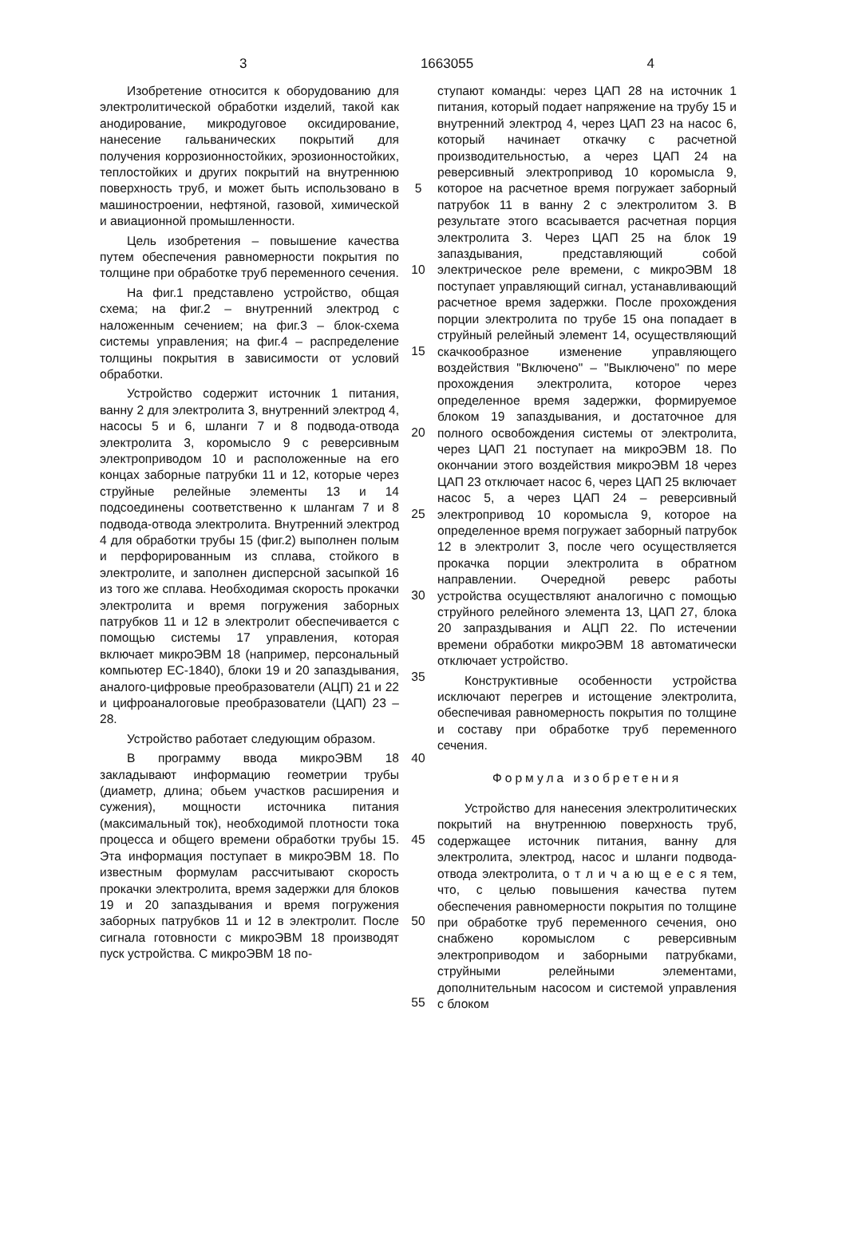3 1663055 4
Изобретение относится к оборудованию для электролитической обработки изделий, такой как анодирование, микродуговое оксидирование, нанесение гальванических покрытий для получения коррозионностойких, эрозионностойких, теплостойких и других покрытий на внутреннюю поверхность труб, и может быть использовано в машиностроении, нефтяной, газовой, химической и авиационной промышленности.
Цель изобретения – повышение качества путем обеспечения равномерности покрытия по толщине при обработке труб переменного сечения.
На фиг.1 представлено устройство, общая схема; на фиг.2 – внутренний электрод с наложенным сечением; на фиг.3 – блок-схема системы управления; на фиг.4 – распределение толщины покрытия в зависимости от условий обработки.
Устройство содержит источник 1 питания, ванну 2 для электролита 3, внутренний электрод 4, насосы 5 и 6, шланги 7 и 8 подвода-отвода электролита 3, коромысло 9 с реверсивным электроприводом 10 и расположенные на его концах заборные патрубки 11 и 12, которые через струйные релейные элементы 13 и 14 подсоединены соответственно к шлангам 7 и 8 подвода-отвода электролита. Внутренний электрод 4 для обработки трубы 15 (фиг.2) выполнен полым и перфорированным из сплава, стойкого в электролите, и заполнен дисперсной засыпкой 16 из того же сплава. Необходимая скорость прокачки электролита и время погружения заборных патрубков 11 и 12 в электролит обеспечивается с помощью системы 17 управления, которая включает микроЭВМ 18 (например, персональный компьютер ЕС-1840), блоки 19 и 20 запаздывания, аналого-цифровые преобразователи (АЦП) 21 и 22 и цифроаналоговые преобразователи (ЦАП) 23 – 28.
Устройство работает следующим образом.
В программу ввода микроЭВМ 18 закладывают информацию геометрии трубы (диаметр, длина; обьем участков расширения и сужения), мощности источника питания (максимальный ток), необходимой плотности тока процесса и общего времени обработки трубы 15. Эта информация поступает в микроЭВМ 18. По известным формулам рассчитывают скорость прокачки электролита, время задержки для блоков 19 и 20 запаздывания и время погружения заборных патрубков 11 и 12 в электролит. После сигнала готовности с микроЭВМ 18 производят пуск устройства. С микроЭВМ 18 по-
5
10
15
20
25
30
35
40
45
50
55
ступают команды: через ЦАП 28 на источник 1 питания, который подает напряжение на трубу 15 и внутренний электрод 4, через ЦАП 23 на насос 6, который начинает откачку с расчетной производительностью, а через ЦАП 24 на реверсивный электропривод 10 коромысла 9, которое на расчетное время погружает заборный патрубок 11 в ванну 2 с электролитом 3. В результате этого всасывается расчетная порция электролита 3. Через ЦАП 25 на блок 19 запаздывания, представляющий собой электрическое реле времени, с микроЭВМ 18 поступает управляющий сигнал, устанавливающий расчетное время задержки. После прохождения порции электролита по трубе 15 она попадает в струйный релейный элемент 14, осуществляющий скачкообразное изменение управляющего воздействия "Включено" – "Выключено" по мере прохождения электролита, которое через определенное время задержки, формируемое блоком 19 запаздывания, и достаточное для полного освобождения системы от электролита, через ЦАП 21 поступает на микроЭВМ 18. По окончании этого воздействия микроЭВМ 18 через ЦАП 23 отключает насос 6, через ЦАП 25 включает насос 5, а через ЦАП 24 – реверсивный электропривод 10 коромысла 9, которое на определенное время погружает заборный патрубок 12 в электролит 3, после чего осуществляется прокачка порции электролита в обратном направлении. Очередной реверс работы устройства осуществляют аналогично с помощью струйного релейного элемента 13, ЦАП 27, блока 20 запраздывания и АЦП 22. По истечении времени обработки микроЭВМ 18 автоматически отключает устройство.
Конструктивные особенности устройства исключают перегрев и истощение электролита, обеспечивая равномерность покрытия по толщине и составу при обработке труб переменного сечения.
Формула изобретения
Устройство для нанесения электролитических покрытий на внутреннюю поверхность труб, содержащее источник питания, ванну для электролита, электрод, насос и шланги подвода-отвода электролита, о т л и ч а ю щ е е с я тем, что, с целью повышения качества путем обеспечения равномерности покрытия по толщине при обработке труб переменного сечения, оно снабжено коромыслом с реверсивным электроприводом и заборными патрубками, струйными релейными элементами, дополнительным насосом и системой управления с блоком